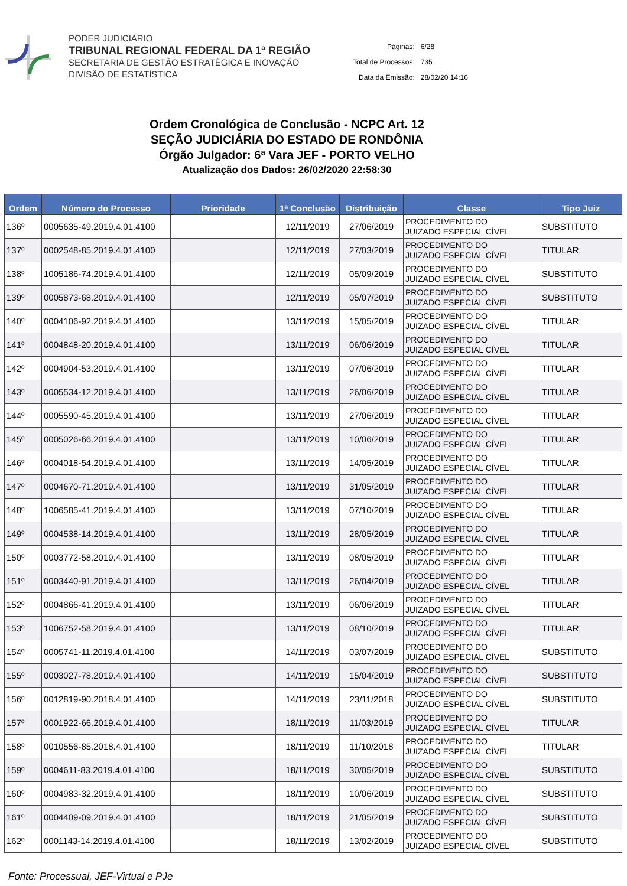PODER JUDICIÁRIO
TRIBUNAL REGIONAL FEDERAL DA 1ª REGIÃO
SECRETARIA DE GESTÃO ESTRATÉGICA E INOVAÇÃO
DIVISÃO DE ESTATÍSTICA
| Páginas: | 6/28 |
| Total de Processos: | 735 |
| Data da Emissão: | 28/02/20 14:16 |
Ordem Cronológica de Conclusão - NCPC Art. 12
SEÇÃO JUDICIÁRIA DO ESTADO DE RONDÔNIA
Órgão Julgador: 6ª Vara JEF - PORTO VELHO
Atualização dos Dados: 26/02/2020 22:58:30
| Ordem | Número do Processo | Prioridade | 1ª Conclusão | Distribuição | Classe | Tipo Juiz |
| --- | --- | --- | --- | --- | --- | --- |
| 136º | 0005635-49.2019.4.01.4100 | | 12/11/2019 | 27/06/2019 | PROCEDIMENTO DO JUIZADO ESPECIAL CÍVEL | SUBSTITUTO |
| 137º | 0002548-85.2019.4.01.4100 | | 12/11/2019 | 27/03/2019 | PROCEDIMENTO DO JUIZADO ESPECIAL CÍVEL | TITULAR |
| 138º | 1005186-74.2019.4.01.4100 | | 12/11/2019 | 05/09/2019 | PROCEDIMENTO DO JUIZADO ESPECIAL CÍVEL | SUBSTITUTO |
| 139º | 0005873-68.2019.4.01.4100 | | 12/11/2019 | 05/07/2019 | PROCEDIMENTO DO JUIZADO ESPECIAL CÍVEL | SUBSTITUTO |
| 140º | 0004106-92.2019.4.01.4100 | | 13/11/2019 | 15/05/2019 | PROCEDIMENTO DO JUIZADO ESPECIAL CÍVEL | TITULAR |
| 141º | 0004848-20.2019.4.01.4100 | | 13/11/2019 | 06/06/2019 | PROCEDIMENTO DO JUIZADO ESPECIAL CÍVEL | TITULAR |
| 142º | 0004904-53.2019.4.01.4100 | | 13/11/2019 | 07/06/2019 | PROCEDIMENTO DO JUIZADO ESPECIAL CÍVEL | TITULAR |
| 143º | 0005534-12.2019.4.01.4100 | | 13/11/2019 | 26/06/2019 | PROCEDIMENTO DO JUIZADO ESPECIAL CÍVEL | TITULAR |
| 144º | 0005590-45.2019.4.01.4100 | | 13/11/2019 | 27/06/2019 | PROCEDIMENTO DO JUIZADO ESPECIAL CÍVEL | TITULAR |
| 145º | 0005026-66.2019.4.01.4100 | | 13/11/2019 | 10/06/2019 | PROCEDIMENTO DO JUIZADO ESPECIAL CÍVEL | TITULAR |
| 146º | 0004018-54.2019.4.01.4100 | | 13/11/2019 | 14/05/2019 | PROCEDIMENTO DO JUIZADO ESPECIAL CÍVEL | TITULAR |
| 147º | 0004670-71.2019.4.01.4100 | | 13/11/2019 | 31/05/2019 | PROCEDIMENTO DO JUIZADO ESPECIAL CÍVEL | TITULAR |
| 148º | 1006585-41.2019.4.01.4100 | | 13/11/2019 | 07/10/2019 | PROCEDIMENTO DO JUIZADO ESPECIAL CÍVEL | TITULAR |
| 149º | 0004538-14.2019.4.01.4100 | | 13/11/2019 | 28/05/2019 | PROCEDIMENTO DO JUIZADO ESPECIAL CÍVEL | TITULAR |
| 150º | 0003772-58.2019.4.01.4100 | | 13/11/2019 | 08/05/2019 | PROCEDIMENTO DO JUIZADO ESPECIAL CÍVEL | TITULAR |
| 151º | 0003440-91.2019.4.01.4100 | | 13/11/2019 | 26/04/2019 | PROCEDIMENTO DO JUIZADO ESPECIAL CÍVEL | TITULAR |
| 152º | 0004866-41.2019.4.01.4100 | | 13/11/2019 | 06/06/2019 | PROCEDIMENTO DO JUIZADO ESPECIAL CÍVEL | TITULAR |
| 153º | 1006752-58.2019.4.01.4100 | | 13/11/2019 | 08/10/2019 | PROCEDIMENTO DO JUIZADO ESPECIAL CÍVEL | TITULAR |
| 154º | 0005741-11.2019.4.01.4100 | | 14/11/2019 | 03/07/2019 | PROCEDIMENTO DO JUIZADO ESPECIAL CÍVEL | SUBSTITUTO |
| 155º | 0003027-78.2019.4.01.4100 | | 14/11/2019 | 15/04/2019 | PROCEDIMENTO DO JUIZADO ESPECIAL CÍVEL | SUBSTITUTO |
| 156º | 0012819-90.2018.4.01.4100 | | 14/11/2019 | 23/11/2018 | PROCEDIMENTO DO JUIZADO ESPECIAL CÍVEL | SUBSTITUTO |
| 157º | 0001922-66.2019.4.01.4100 | | 18/11/2019 | 11/03/2019 | PROCEDIMENTO DO JUIZADO ESPECIAL CÍVEL | TITULAR |
| 158º | 0010556-85.2018.4.01.4100 | | 18/11/2019 | 11/10/2018 | PROCEDIMENTO DO JUIZADO ESPECIAL CÍVEL | TITULAR |
| 159º | 0004611-83.2019.4.01.4100 | | 18/11/2019 | 30/05/2019 | PROCEDIMENTO DO JUIZADO ESPECIAL CÍVEL | SUBSTITUTO |
| 160º | 0004983-32.2019.4.01.4100 | | 18/11/2019 | 10/06/2019 | PROCEDIMENTO DO JUIZADO ESPECIAL CÍVEL | SUBSTITUTO |
| 161º | 0004409-09.2019.4.01.4100 | | 18/11/2019 | 21/05/2019 | PROCEDIMENTO DO JUIZADO ESPECIAL CÍVEL | SUBSTITUTO |
| 162º | 0001143-14.2019.4.01.4100 | | 18/11/2019 | 13/02/2019 | PROCEDIMENTO DO JUIZADO ESPECIAL CÍVEL | SUBSTITUTO |
Fonte: Processual, JEF-Virtual e PJe